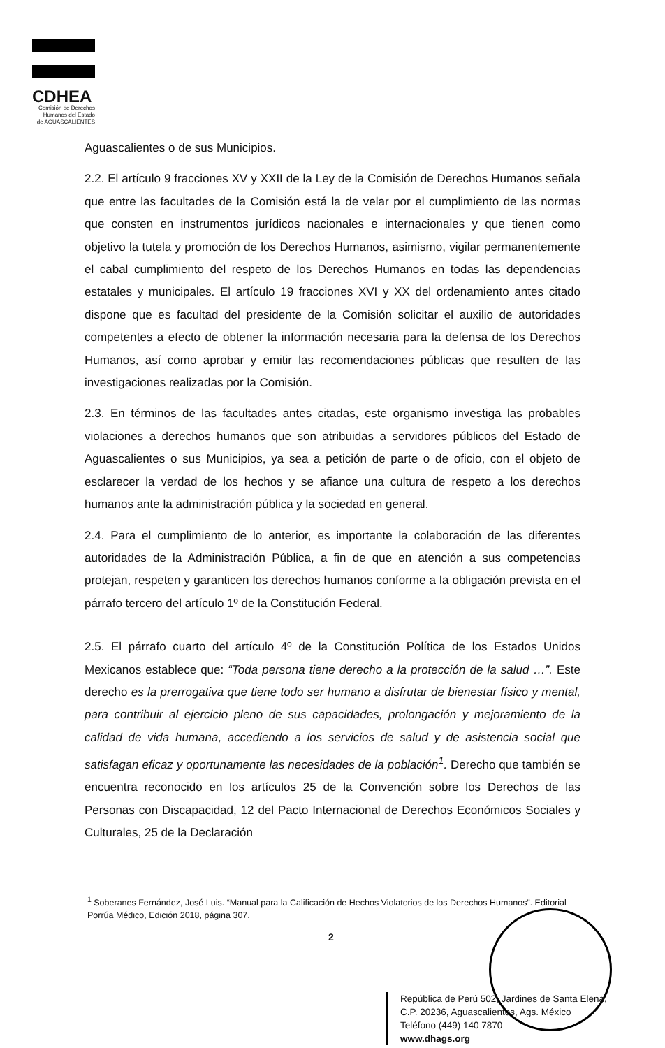CDHEA
Comisión de Derechos
Humanos del Estado
de AGUASCALIENTES
Aguascalientes o de sus Municipios.
2.2. El artículo 9 fracciones XV y XXII de la Ley de la Comisión de Derechos Humanos señala que entre las facultades de la Comisión está la de velar por el cumplimiento de las normas que consten en instrumentos jurídicos nacionales e internacionales y que tienen como objetivo la tutela y promoción de los Derechos Humanos, asimismo, vigilar permanentemente el cabal cumplimiento del respeto de los Derechos Humanos en todas las dependencias estatales y municipales. El artículo 19 fracciones XVI y XX del ordenamiento antes citado dispone que es facultad del presidente de la Comisión solicitar el auxilio de autoridades competentes a efecto de obtener la información necesaria para la defensa de los Derechos Humanos, así como aprobar y emitir las recomendaciones públicas que resulten de las investigaciones realizadas por la Comisión.
2.3. En términos de las facultades antes citadas, este organismo investiga las probables violaciones a derechos humanos que son atribuidas a servidores públicos del Estado de Aguascalientes o sus Municipios, ya sea a petición de parte o de oficio, con el objeto de esclarecer la verdad de los hechos y se afiance una cultura de respeto a los derechos humanos ante la administración pública y la sociedad en general.
2.4. Para el cumplimiento de lo anterior, es importante la colaboración de las diferentes autoridades de la Administración Pública, a fin de que en atención a sus competencias protejan, respeten y garanticen los derechos humanos conforme a la obligación prevista en el párrafo tercero del artículo 1º de la Constitución Federal.
2.5. El párrafo cuarto del artículo 4º de la Constitución Política de los Estados Unidos Mexicanos establece que: “Toda persona tiene derecho a la protección de la salud …”. Este derecho es la prerrogativa que tiene todo ser humano a disfrutar de bienestar físico y mental, para contribuir al ejercicio pleno de sus capacidades, prolongación y mejoramiento de la calidad de vida humana, accediendo a los servicios de salud y de asistencia social que satisfagan eficaz y oportunamente las necesidades de la población<sup>1</sup>. Derecho que también se encuentra reconocido en los artículos 25 de la Convención sobre los Derechos de las Personas con Discapacidad, 12 del Pacto Internacional de Derechos Económicos Sociales y Culturales, 25 de la Declaración
<sup>1</sup> Soberanes Fernández, José Luis. “Manual para la Calificación de Hechos Violatorios de los Derechos Humanos”. Editorial Porrúa Médico, Edición 2018, página 307.
2
República de Perú 502, Jardines de Santa Elena,
C.P. 20236, Aguascalientes, Ags. México
Teléfono (449) 140 7870
www.dhags.org